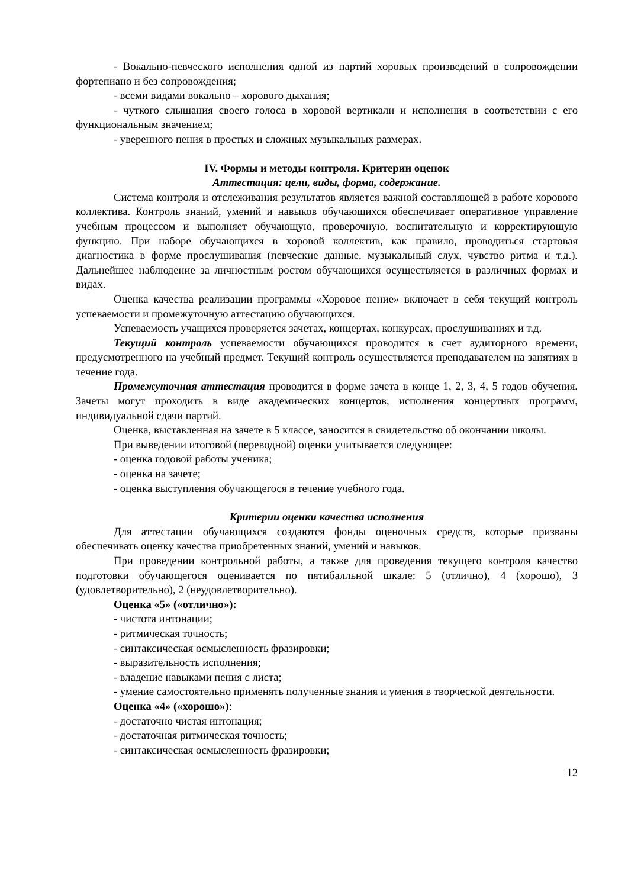- Вокально-певческого исполнения одной из партий хоровых произведений в сопровождении фортепиано и без сопровождения;
- всеми видами вокально – хорового дыхания;
- чуткого слышания своего голоса в хоровой вертикали и исполнения в соответствии с его функциональным значением;
- уверенного пения в простых и сложных музыкальных размерах.
IV. Формы и методы контроля. Критерии оценок
Аттестация: цели, виды, форма, содержание.
Система контроля и отслеживания результатов является важной составляющей в работе хорового коллектива. Контроль знаний, умений и навыков обучающихся обеспечивает оперативное управление учебным процессом и выполняет обучающую, проверочную, воспитательную и корректирующую функцию. При наборе обучающихся в хоровой коллектив, как правило, проводиться стартовая диагностика в форме прослушивания (певческие данные, музыкальный слух, чувство ритма и т.д.). Дальнейшее наблюдение за личностным ростом обучающихся осуществляется в различных формах и видах.
Оценка качества реализации программы «Хоровое пение» включает в себя текущий контроль успеваемости и промежуточную аттестацию обучающихся.
Успеваемость учащихся проверяется зачетах, концертах, конкурсах, прослушиваниях и т.д.
Текущий контроль успеваемости обучающихся проводится в счет аудиторного времени, предусмотренного на учебный предмет. Текущий контроль осуществляется преподавателем на занятиях в течение года.
Промежуточная аттестация проводится в форме зачета в конце 1, 2, 3, 4, 5 годов обучения. Зачеты могут проходить в виде академических концертов, исполнения концертных программ, индивидуальной сдачи партий.
Оценка, выставленная на зачете в 5 классе, заносится в свидетельство об окончании школы.
При выведении итоговой (переводной) оценки учитывается следующее:
- оценка годовой работы ученика;
- оценка на зачете;
- оценка выступления обучающегося в течение учебного года.
Критерии оценки качества исполнения
Для аттестации обучающихся создаются фонды оценочных средств, которые призваны обеспечивать оценку качества приобретенных знаний, умений и навыков.
При проведении контрольной работы, а также для проведения текущего контроля качество подготовки обучающегося оценивается по пятибалльной шкале: 5 (отлично), 4 (хорошо), 3 (удовлетворительно), 2 (неудовлетворительно).
Оценка «5» («отлично»):
- чистота интонации;
- ритмическая точность;
- синтаксическая осмысленность фразировки;
- выразительность исполнения;
- владение навыками пения с листа;
- умение самостоятельно применять полученные знания и умения в творческой деятельности.
Оценка «4» («хорошо»):
- достаточно чистая интонация;
- достаточная ритмическая точность;
- синтаксическая осмысленность фразировки;
12